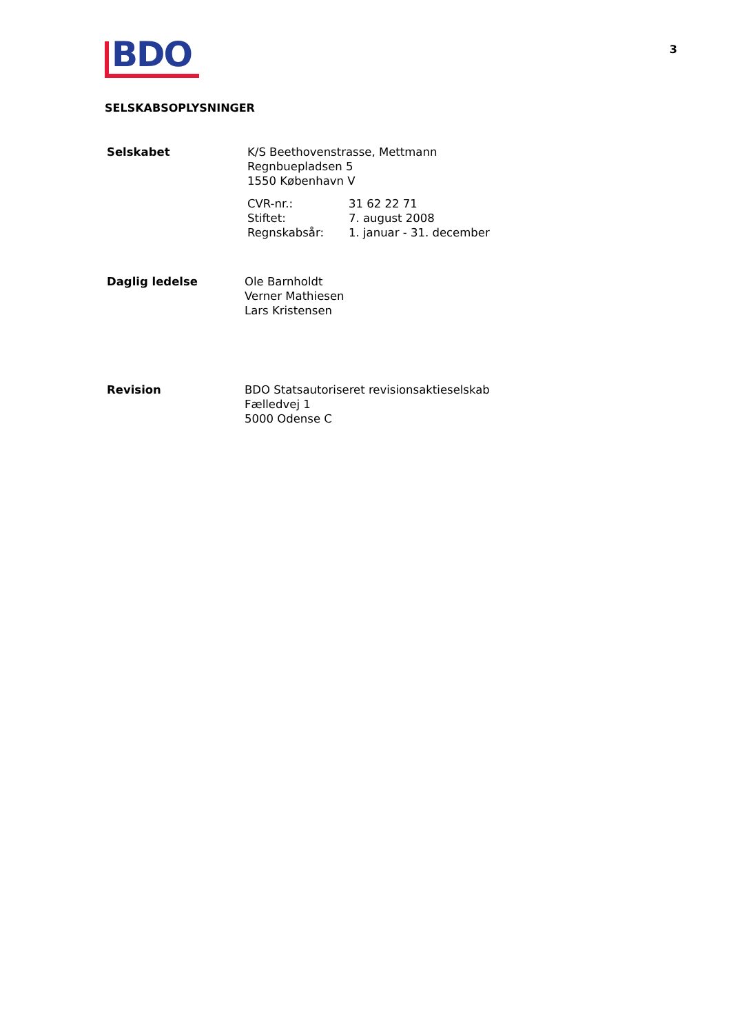3
BDO
SELSKABSOPLYSNINGER
Selskabet K/S Beethovenstrasse, Mettmann
Regnbuepladsen 5
1550 København V
CVR-nr.:
Stiftet:
Regnskabsår:
31 62 22 71
7. august 2008
1. januar - 31. december
Daglig ledelse Ole Barnholdt
Verner Mathiesen
Lars Kristensen
Revision BDO Statsautoriseret revisionsaktieselskab
Fælledvej 1
5000 Odense C